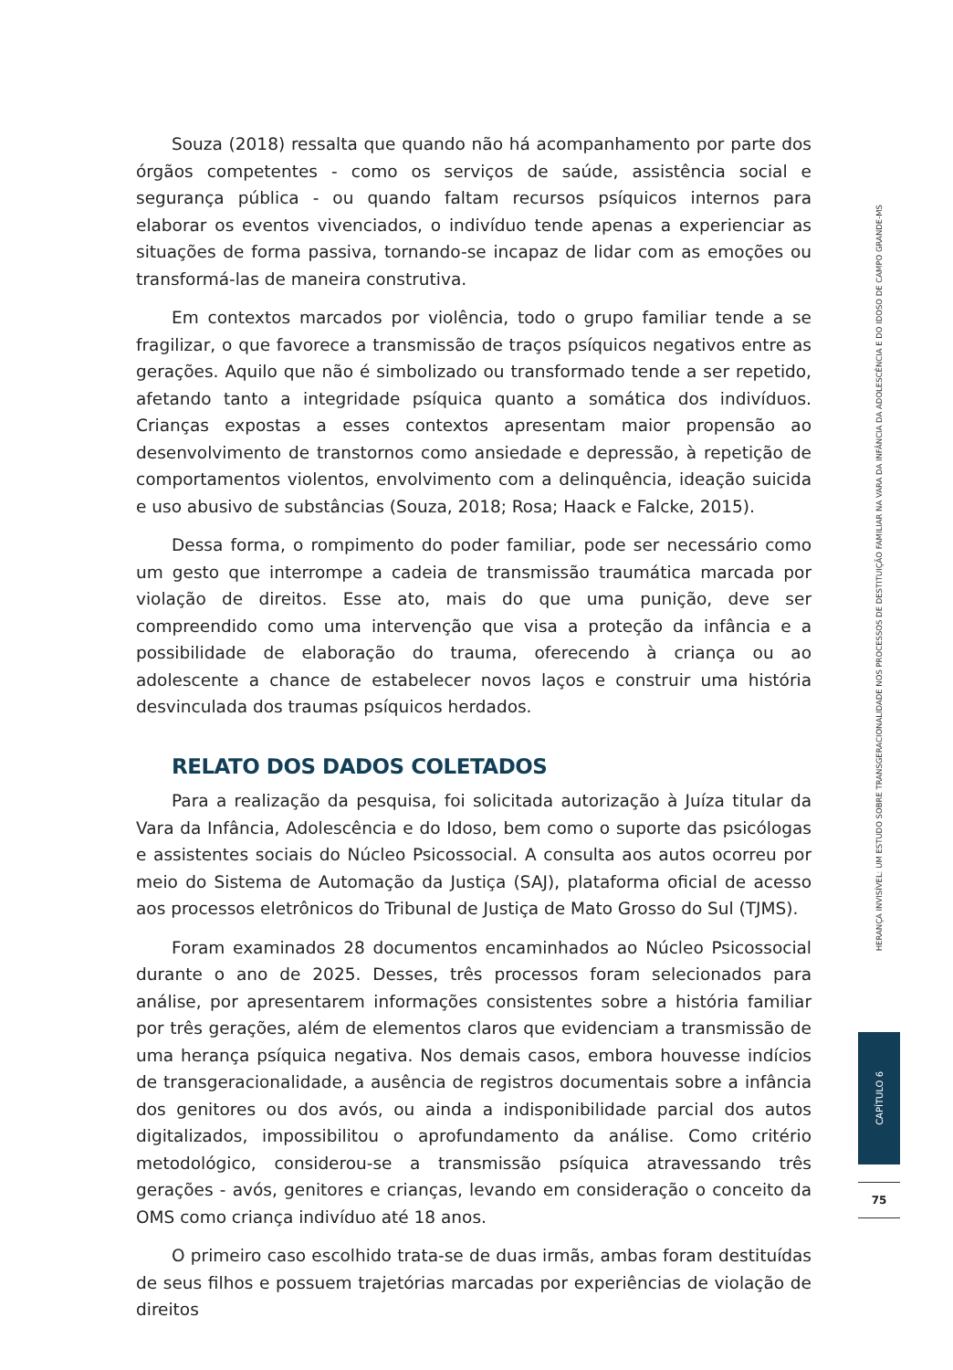Souza (2018) ressalta que quando não há acompanhamento por parte dos órgãos competentes - como os serviços de saúde, assistência social e segurança pública - ou quando faltam recursos psíquicos internos para elaborar os eventos vivenciados, o indivíduo tende apenas a experienciar as situações de forma passiva, tornando-se incapaz de lidar com as emoções ou transformá-las de maneira construtiva.
Em contextos marcados por violência, todo o grupo familiar tende a se fragilizar, o que favorece a transmissão de traços psíquicos negativos entre as gerações. Aquilo que não é simbolizado ou transformado tende a ser repetido, afetando tanto a integridade psíquica quanto a somática dos indivíduos. Crianças expostas a esses contextos apresentam maior propensão ao desenvolvimento de transtornos como ansiedade e depressão, à repetição de comportamentos violentos, envolvimento com a delinquência, ideação suicida e uso abusivo de substâncias (Souza, 2018; Rosa; Haack e Falcke, 2015).
Dessa forma, o rompimento do poder familiar, pode ser necessário como um gesto que interrompe a cadeia de transmissão traumática marcada por violação de direitos. Esse ato, mais do que uma punição, deve ser compreendido como uma intervenção que visa a proteção da infância e a possibilidade de elaboração do trauma, oferecendo à criança ou ao adolescente a chance de estabelecer novos laços e construir uma história desvinculada dos traumas psíquicos herdados.
RELATO DOS DADOS COLETADOS
Para a realização da pesquisa, foi solicitada autorização à Juíza titular da Vara da Infância, Adolescência e do Idoso, bem como o suporte das psicólogas e assistentes sociais do Núcleo Psicossocial. A consulta aos autos ocorreu por meio do Sistema de Automação da Justiça (SAJ), plataforma oficial de acesso aos processos eletrônicos do Tribunal de Justiça de Mato Grosso do Sul (TJMS).
Foram examinados 28 documentos encaminhados ao Núcleo Psicossocial durante o ano de 2025. Desses, três processos foram selecionados para análise, por apresentarem informações consistentes sobre a história familiar por três gerações, além de elementos claros que evidenciam a transmissão de uma herança psíquica negativa. Nos demais casos, embora houvesse indícios de transgeracionalidade, a ausência de registros documentais sobre a infância dos genitores ou dos avós, ou ainda a indisponibilidade parcial dos autos digitalizados, impossibilitou o aprofundamento da análise. Como critério metodológico, considerou-se a transmissão psíquica atravessando três gerações - avós, genitores e crianças, levando em consideração o conceito da OMS como criança indivíduo até 18 anos.
O primeiro caso escolhido trata-se de duas irmãs, ambas foram destituídas de seus filhos e possuem trajetórias marcadas por experiências de violação de direitos
HERANÇA INVISÍVEL: UM ESTUDO SOBRE TRANSGERACIONALIDADE NOS PROCESSOS DE DESTITUIÇÃO FAMILIAR NA VARA DA INFÂNCIA DA ADOLESCÊNCIA E DO IDOSO DE CAMPO GRANDE-MS
CAPÍTULO 6
75